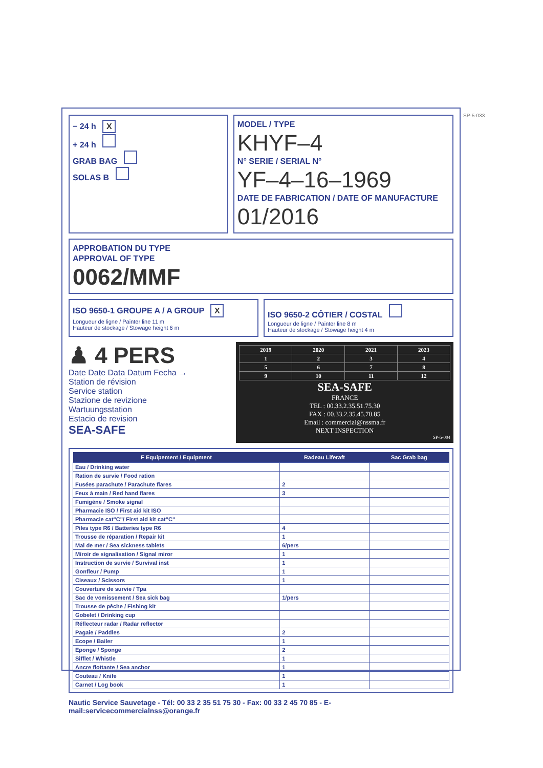− 24 h X
+ 24 h
GRAB BAG
SOLAS B
MODEL / TYPE
KHYF–4
N° SERIE / SERIAL N°
YF–4–16–1969
DATE DE FABRICATION / DATE OF MANUFACTURE
01/2016
APPROBATION DU TYPE
APPROVAL OF TYPE
0062/MMF
ISO 9650-1 GROUPE A / A GROUP X
Longueur de ligne / Painter line 11 m
Hauteur de stockage / Stowage height 6 m
ISO 9650-2 CÔTIER / COSTAL
Longueur de ligne / Painter line 8 m
Hauteur de stockage / Stowage height 4 m
♟ 4 PERS
Date Date Data Datum Fecha →
Station de révision
Service station
Stazione de revizione
Wartuungsstation
Estacio de revision
SEA-SAFE
| 2019 | 2020 | 2021 | 2023 |
| 1 | 2 | 3 | 4 |
| 5 | 6 | 7 | 8 |
| 9 | 10 | 11 | 12 |
SEA-SAFE
FRANCE
TEL : 00.33.2.35.51.75.30
FAX : 00.33.2.35.45.70.85
Email : commercial@nssma.fr
NEXT INSPECTION
SP-5-004
| F Equipement / Equipment | Radeau Liferaft | Sac Grab bag |
| --- | --- | --- |
| Eau / Drinking water | | |
| Ration de survie / Food ration | | |
| Fusées parachute / Parachute flares | 2 | |
| Feux à main / Red hand flares | 3 | |
| Fumigène / Smoke signal | | |
| Pharmacie ISO / First aid kit ISO | | |
| Pharmacie cat"C"/ First aid kit cat"C" | | |
| Piles type R6 / Batteries type R6 | 4 | |
| Trousse de réparation / Repair kit | 1 | |
| Mal de mer / Sea sickness tablets | 6/pers | |
| Miroir de signalisation / Signal miror | 1 | |
| Instruction de survie / Survival inst | 1 | |
| Gonfleur / Pump | 1 | |
| Ciseaux / Scissors | 1 | |
| Couverture de survie / Tpa | | |
| Sac de vomissement / Sea sick bag | 1/pers | |
| Trousse de pêche / Fishing kit | | |
| Gobelet / Drinking cup | | |
| Réflecteur radar / Radar reflector | | |
| Pagaie / Paddles | 2 | |
| Ecope / Bailer | 1 | |
| Eponge / Sponge | 2 | |
| Sifflet / Whistle | 1 | |
| Ancre flottante / Sea anchor | 1 | |
| Couteau / Knife | 1 | |
| Carnet / Log book | 1 | |
Nautic Service Sauvetage - Tél: 00 33 2 35 51 75 30 - Fax: 00 33 2 45 70 85 - E-mail:servicecommercialnss@orange.fr
SP-5-033